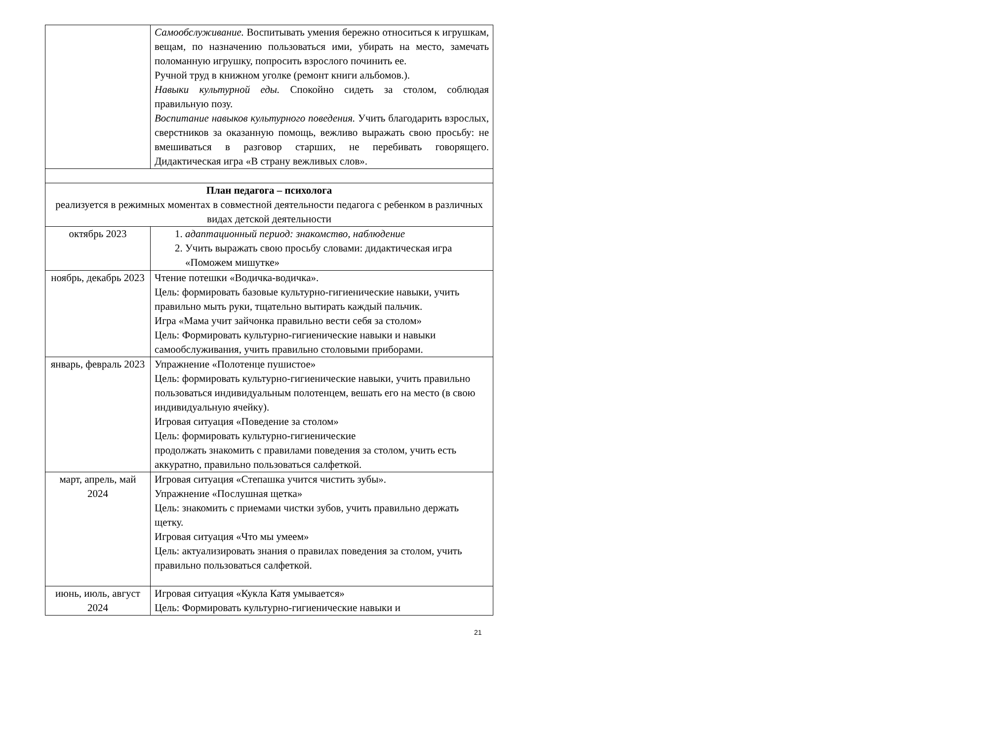| | Самообслуживание. Воспитывать умения бережно относиться к игрушкам, вещам, по назначению пользоваться ими, убирать на место, замечать поломанную игрушку, попросить взрослого починить ее. Ручной труд в книжном уголке (ремонт книги альбомов.). Навыки культурной еды. Спокойно сидеть за столом, соблюдая правильную позу. Воспитание навыков культурного поведения. Учить благодарить взрослых, сверстников за оказанную помощь, вежливо выражать свою просьбу: не вмешиваться в разговор старших, не перебивать говорящего. Дидактическая игра «В страну вежливых слов». |
| План педагога – психолога реализуется в режимных моментах в совместной деятельности педагога с ребенком в различных видах детской деятельности | |
| октябрь 2023 | 1. адаптационный период: знакомство, наблюдение 2. Учить выражать свою просьбу словами: дидактическая игра «Поможем мишутке» |
| ноябрь, декабрь 2023 | Чтение потешки «Водичка-водичка». Цель: формировать базовые культурно-гигиенические навыки, учить правильно мыть руки, тщательно вытирать каждый пальчик. Игра «Мама учит зайчонка правильно вести себя за столом» Цель: Формировать культурно-гигиенические навыки и навыки самообслуживания, учить правильно столовыми приборами. |
| январь, февраль 2023 | Упражнение «Полотенце пушистое» Цель: формировать культурно-гигиенические навыки, учить правильно пользоваться индивидуальным полотенцем, вешать его на место (в свою индивидуальную ячейку). Игровая ситуация «Поведение за столом» Цель: формировать культурно-гигиенические продолжать знакомить с правилами поведения за столом, учить есть аккуратно, правильно пользоваться салфеткой. |
| март, апрель, май 2024 | Игровая ситуация «Степашка учится чистить зубы». Упражнение «Послушная щетка» Цель: знакомить с приемами чистки зубов, учить правильно держать щетку. Игровая ситуация «Что мы умеем» Цель: актуализировать знания о правилах поведения за столом, учить правильно пользоваться салфеткой. |
| июнь, июль, август 2024 | Игровая ситуация «Кукла Катя умывается» Цель: Формировать культурно-гигиенические навыки и |
21